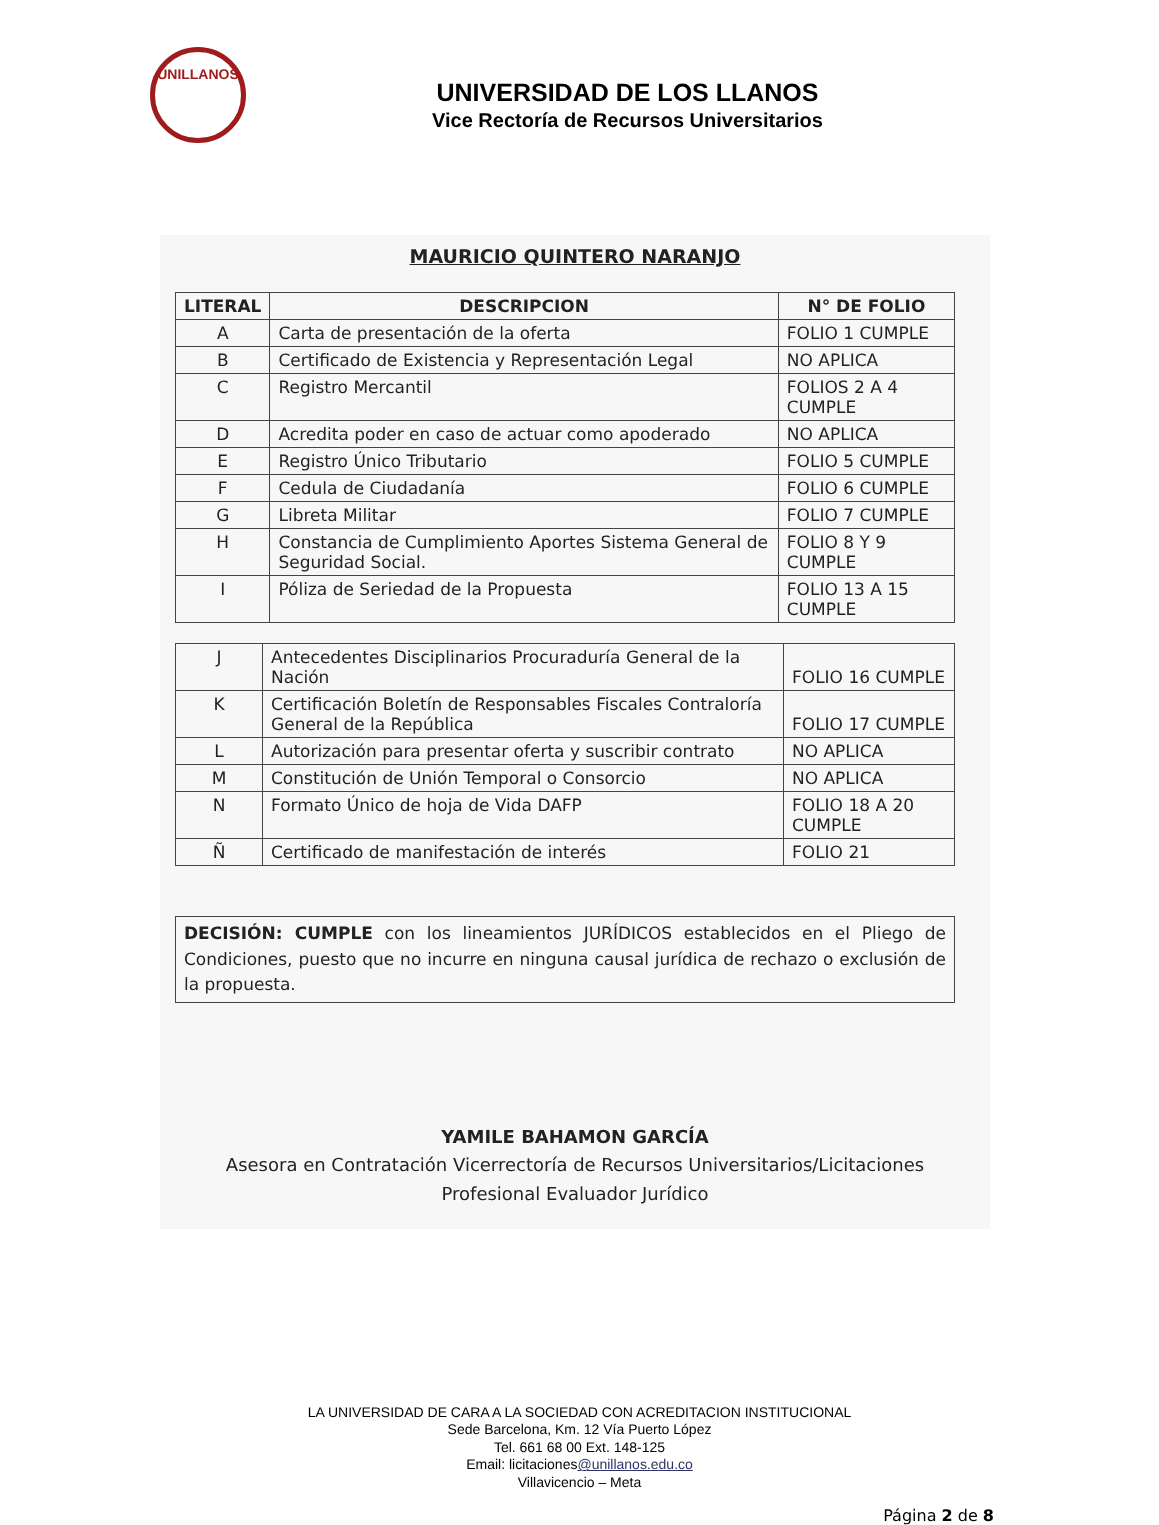UNILLANOS
UNIVERSIDAD DE LOS LLANOS
Vice Rectoría de Recursos Universitarios
MAURICIO QUINTERO NARANJO
| LITERAL | DESCRIPCION | N° DE FOLIO |
| --- | --- | --- |
| A | Carta de presentación de la oferta | FOLIO 1 CUMPLE |
| B | Certificado de Existencia y Representación Legal | NO APLICA |
| C | Registro Mercantil | FOLIOS 2 A 4 CUMPLE |
| D | Acredita poder en caso de actuar como apoderado | NO APLICA |
| E | Registro Único Tributario | FOLIO 5 CUMPLE |
| F | Cedula de Ciudadanía | FOLIO 6 CUMPLE |
| G | Libreta Militar | FOLIO 7 CUMPLE |
| H | Constancia de Cumplimiento Aportes Sistema General de Seguridad Social. | FOLIO 8 Y 9 CUMPLE |
| I | Póliza de Seriedad de la Propuesta | FOLIO 13 A 15 CUMPLE |
| J | Antecedentes Disciplinarios Procuraduría General de la Nación | FOLIO 16 CUMPLE |
| K | Certificación Boletín de Responsables Fiscales Contraloría General de la República | FOLIO 17 CUMPLE |
| L | Autorización para presentar oferta y suscribir contrato | NO APLICA |
| M | Constitución de Unión Temporal o Consorcio | NO APLICA |
| N | Formato Único de hoja de Vida DAFP | FOLIO 18 A 20 CUMPLE |
| Ñ | Certificado de manifestación de interés | FOLIO 21 |
DECISIÓN: CUMPLE con los lineamientos JURÍDICOS establecidos en el Pliego de Condiciones, puesto que no incurre en ninguna causal jurídica de rechazo o exclusión de la propuesta.
YAMILE BAHAMON GARCÍA
Asesora en Contratación Vicerrectoría de Recursos Universitarios/Licitaciones
Profesional Evaluador Jurídico
LA UNIVERSIDAD DE CARA A LA SOCIEDAD CON ACREDITACION INSTITUCIONAL
Sede Barcelona, Km. 12 Vía Puerto López
Tel. 661 68 00 Ext. 148-125
Email: licitaciones@unillanos.edu.co
Villavicencio – Meta
Página 2 de 8